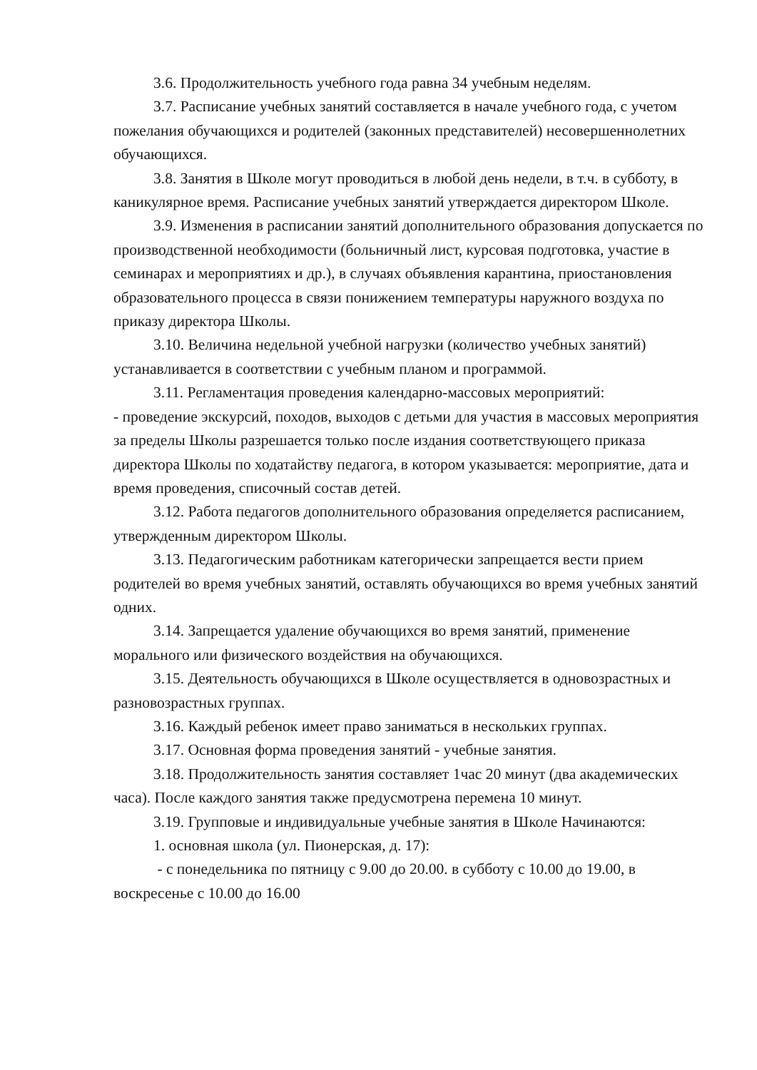3.6. Продолжительность учебного года равна 34 учебным неделям.
3.7. Расписание учебных занятий составляется в начале учебного года, с учетом пожелания обучающихся и родителей (законных представителей) несовершеннолетних обучающихся.
3.8. Занятия в Школе могут проводиться в любой день недели, в т.ч. в субботу, в каникулярное время. Расписание учебных занятий утверждается директором Школе.
3.9. Изменения в расписании занятий дополнительного образования допускается по производственной необходимости (больничный лист, курсовая подготовка, участие в семинарах и мероприятиях и др.), в случаях объявления карантина, приостановления образовательного процесса в связи понижением температуры наружного воздуха по приказу директора Школы.
3.10. Величина недельной учебной нагрузки (количество учебных занятий) устанавливается в соответствии с учебным планом и программой.
3.11. Регламентация проведения календарно-массовых мероприятий:
- проведение экскурсий, походов, выходов с детьми для участия в массовых мероприятия за пределы Школы разрешается только после издания соответствующего приказа директора Школы по ходатайству педагога, в котором указывается: мероприятие, дата и время проведения, списочный состав детей.
3.12. Работа педагогов дополнительного образования определяется расписанием, утвержденным директором Школы.
3.13. Педагогическим работникам категорически запрещается вести прием родителей во время учебных занятий, оставлять обучающихся во время учебных занятий одних.
3.14. Запрещается удаление обучающихся во время занятий, применение морального или физического воздействия на обучающихся.
3.15. Деятельность обучающихся в Школе осуществляется в одновозрастных и разновозрастных группах.
3.16. Каждый ребенок имеет право заниматься в нескольких группах.
3.17. Основная форма проведения занятий - учебные занятия.
3.18. Продолжительность занятия составляет 1час 20 минут (два академических часа). После каждого занятия также предусмотрена перемена 10 минут.
3.19. Групповые и индивидуальные учебные занятия в Школе Начинаются:
1. основная школа (ул. Пионерская, д. 17):
- с понедельника по пятницу с 9.00 до 20.00. в субботу с 10.00 до 19.00, в воскресенье с 10.00 до 16.00